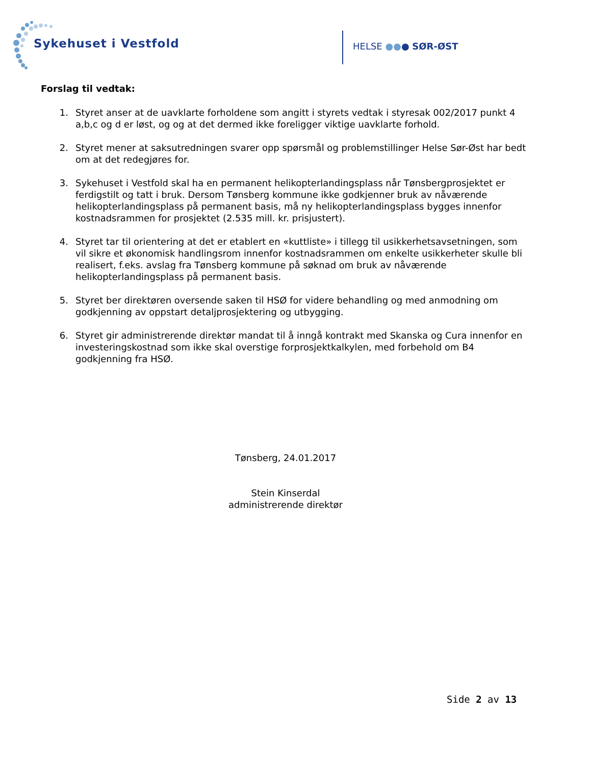Sykehuset i Vestfold HELSE ●●● SØR-ØST
Forslag til vedtak:
1. Styret anser at de uavklarte forholdene som angitt i styrets vedtak i styresak 002/2017 punkt 4 a,b,c og d er løst, og og at det dermed ikke foreligger viktige uavklarte forhold.
2. Styret mener at saksutredningen svarer opp spørsmål og problemstillinger Helse Sør-Øst har bedt om at det redegjøres for.
3. Sykehuset i Vestfold skal ha en permanent helikopterlandingsplass når Tønsbergprosjektet er ferdigstilt og tatt i bruk. Dersom Tønsberg kommune ikke godkjenner bruk av nåværende helikopterlandingsplass på permanent basis, må ny helikopterlandingsplass bygges innenfor kostnadsrammen for prosjektet (2.535 mill. kr. prisjustert).
4. Styret tar til orientering at det er etablert en «kuttliste» i tillegg til usikkerhetsavsetningen, som vil sikre et økonomisk handlingsrom innenfor kostnadsrammen om enkelte usikkerheter skulle bli realisert, f.eks. avslag fra Tønsberg kommune på søknad om bruk av nåværende helikopterlandingsplass på permanent basis.
5. Styret ber direktøren oversende saken til HSØ for videre behandling og med anmodning om godkjenning av oppstart detaljprosjektering og utbygging.
6. Styret gir administrerende direktør mandat til å inngå kontrakt med Skanska og Cura innenfor en investeringskostnad som ikke skal overstige forprosjektkalkylen, med forbehold om B4 godkjenning fra HSØ.
Tønsberg, 24.01.2017
Stein Kinserdal
administrerende direktør
Side 2 av 13